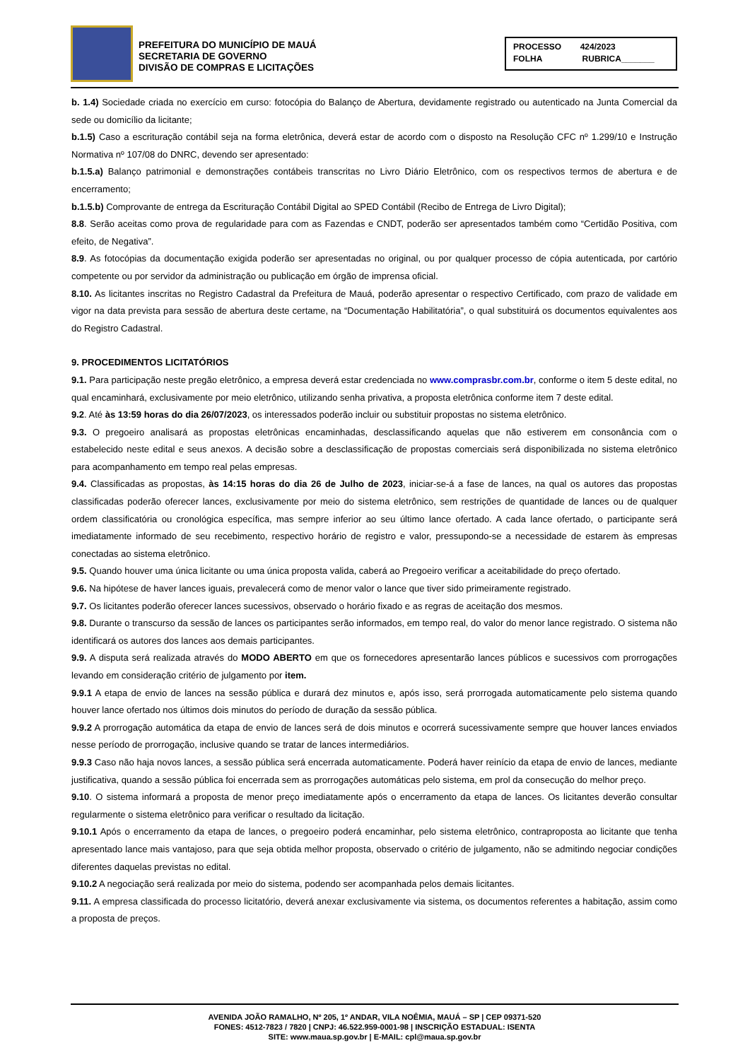PREFEITURA DO MUNICÍPIO DE MAUÁ
SECRETARIA DE GOVERNO
DIVISÃO DE COMPRAS E LICITAÇÕES
PROCESSO 424/2023
FOLHA RUBRICA_______
b. 1.4) Sociedade criada no exercício em curso: fotocópia do Balanço de Abertura, devidamente registrado ou autenticado na Junta Comercial da sede ou domicílio da licitante;
b.1.5) Caso a escrituração contábil seja na forma eletrônica, deverá estar de acordo com o disposto na Resolução CFC nº 1.299/10 e Instrução Normativa nº 107/08 do DNRC, devendo ser apresentado:
b.1.5.a) Balanço patrimonial e demonstrações contábeis transcritas no Livro Diário Eletrônico, com os respectivos termos de abertura e de encerramento;
b.1.5.b) Comprovante de entrega da Escrituração Contábil Digital ao SPED Contábil (Recibo de Entrega de Livro Digital);
8.8. Serão aceitas como prova de regularidade para com as Fazendas e CNDT, poderão ser apresentados também como “Certidão Positiva, com efeito, de Negativa”.
8.9. As fotocópias da documentação exigida poderão ser apresentadas no original, ou por qualquer processo de cópia autenticada, por cartório competente ou por servidor da administração ou publicação em órgão de imprensa oficial.
8.10. As licitantes inscritas no Registro Cadastral da Prefeitura de Mauá, poderão apresentar o respectivo Certificado, com prazo de validade em vigor na data prevista para sessão de abertura deste certame, na “Documentação Habilitatória”, o qual substituirá os documentos equivalentes aos do Registro Cadastral.
9. PROCEDIMENTOS LICITATÓRIOS
9.1. Para participação neste pregão eletrônico, a empresa deverá estar credenciada no www.comprasbr.com.br, conforme o item 5 deste edital, no qual encaminhará, exclusivamente por meio eletrônico, utilizando senha privativa, a proposta eletrônica conforme item 7 deste edital.
9.2. Até às 13:59 horas do dia 26/07/2023, os interessados poderão incluir ou substituir propostas no sistema eletrônico.
9.3. O pregoeiro analisará as propostas eletrônicas encaminhadas, desclassificando aquelas que não estiverem em consonância com o estabelecido neste edital e seus anexos. A decisão sobre a desclassificação de propostas comerciais será disponibilizada no sistema eletrônico para acompanhamento em tempo real pelas empresas.
9.4. Classificadas as propostas, às 14:15 horas do dia 26 de Julho de 2023, iniciar-se-á a fase de lances, na qual os autores das propostas classificadas poderão oferecer lances, exclusivamente por meio do sistema eletrônico, sem restrições de quantidade de lances ou de qualquer ordem classificatória ou cronológica específica, mas sempre inferior ao seu último lance ofertado. A cada lance ofertado, o participante será imediatamente informado de seu recebimento, respectivo horário de registro e valor, pressupondo-se a necessidade de estarem às empresas conectadas ao sistema eletrônico.
9.5. Quando houver uma única licitante ou uma única proposta valida, caberá ao Pregoeiro verificar a aceitabilidade do preço ofertado.
9.6. Na hipótese de haver lances iguais, prevalecerá como de menor valor o lance que tiver sido primeiramente registrado.
9.7. Os licitantes poderão oferecer lances sucessivos, observado o horário fixado e as regras de aceitação dos mesmos.
9.8. Durante o transcurso da sessão de lances os participantes serão informados, em tempo real, do valor do menor lance registrado. O sistema não identificará os autores dos lances aos demais participantes.
9.9. A disputa será realizada através do MODO ABERTO em que os fornecedores apresentarão lances públicos e sucessivos com prorrogações levando em consideração critério de julgamento por item.
9.9.1 A etapa de envio de lances na sessão pública e durará dez minutos e, após isso, será prorrogada automaticamente pelo sistema quando houver lance ofertado nos últimos dois minutos do período de duração da sessão pública.
9.9.2 A prorrogação automática da etapa de envio de lances será de dois minutos e ocorrerá sucessivamente sempre que houver lances enviados nesse período de prorrogação, inclusive quando se tratar de lances intermediários.
9.9.3 Caso não haja novos lances, a sessão pública será encerrada automaticamente. Poderá haver reinício da etapa de envio de lances, mediante justificativa, quando a sessão pública foi encerrada sem as prorrogações automáticas pelo sistema, em prol da consecução do melhor preço.
9.10. O sistema informará a proposta de menor preço imediatamente após o encerramento da etapa de lances. Os licitantes deverão consultar regularmente o sistema eletrônico para verificar o resultado da licitação.
9.10.1 Após o encerramento da etapa de lances, o pregoeiro poderá encaminhar, pelo sistema eletrônico, contraproposta ao licitante que tenha apresentado lance mais vantajoso, para que seja obtida melhor proposta, observado o critério de julgamento, não se admitindo negociar condições diferentes daquelas previstas no edital.
9.10.2 A negociação será realizada por meio do sistema, podendo ser acompanhada pelos demais licitantes.
9.11. A empresa classificada do processo licitatório, deverá anexar exclusivamente via sistema, os documentos referentes a habitação, assim como a proposta de preços.
AVENIDA JOÃO RAMALHO, Nº 205, 1º ANDAR, VILA NOÊMIA, MAUÁ – SP | CEP 09371-520
FONES: 4512-7823 / 7820 | CNPJ: 46.522.959-0001-98 | INSCRIÇÃO ESTADUAL: ISENTA
SITE: www.maua.sp.gov.br | E-MAIL: cpl@maua.sp.gov.br